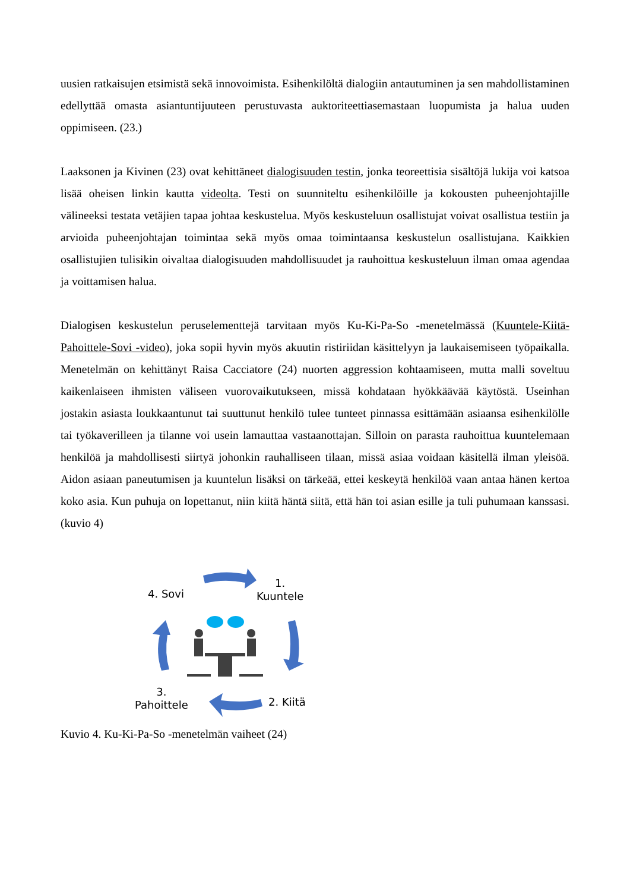uusien ratkaisujen etsimistä sekä innovoimista. Esihenkilöltä dialogiin antautuminen ja sen mahdollistaminen edellyttää omasta asiantuntijuuteen perustuvasta auktoriteettiasemastaan luopumista ja halua uuden oppimiseen. (23.)
Laaksonen ja Kivinen (23) ovat kehittäneet dialogisuuden testin, jonka teoreettisia sisältöjä lukija voi katsoa lisää oheisen linkin kautta videolta. Testi on suunniteltu esihenkilöille ja kokousten puheenjohtajille välineeksi testata vetäjien tapaa johtaa keskustelua. Myös keskusteluun osallistujat voivat osallistua testiin ja arvioida puheenjohtajan toimintaa sekä myös omaa toimintaansa keskustelun osallistujana. Kaikkien osallistujien tulisikin oivaltaa dialogisuuden mahdollisuudet ja rauhoittua keskusteluun ilman omaa agendaa ja voittamisen halua.
Dialogisen keskustelun peruselementtejä tarvitaan myös Ku-Ki-Pa-So -menetelmässä (Kuuntele-Kiitä-Pahoittele-Sovi -video), joka sopii hyvin myös akuutin ristiriidan käsittelyyn ja laukaisemiseen työpaikalla. Menetelmän on kehittänyt Raisa Cacciatore (24) nuorten aggression kohtaamiseen, mutta malli soveltuu kaikenlaiseen ihmisten väliseen vuorovaikutukseen, missä kohdataan hyökkäävää käytöstä. Useinhan jostakin asiasta loukkaantunut tai suuttunut henkilö tulee tunteet pinnassa esittämään asiaansa esihenkilölle tai työkaverilleen ja tilanne voi usein lamauttaa vastaanottajan. Silloin on parasta rauhoittua kuuntelemaan henkilöä ja mahdollisesti siirtyä johonkin rauhalliseen tilaan, missä asiaa voidaan käsitellä ilman yleisöä. Aidon asiaan paneutumisen ja kuuntelun lisäksi on tärkeää, ettei keskeytä henkilöä vaan antaa hänen kertoa koko asia. Kun puhuja on lopettanut, niin kiitä häntä siitä, että hän toi asian esille ja tuli puhumaan kanssasi. (kuvio 4)
4. Sovi
1.
Kuuntele
3.
Pahoittele
2. Kiitä
Kuvio 4. Ku-Ki-Pa-So -menetelmän vaiheet (24)